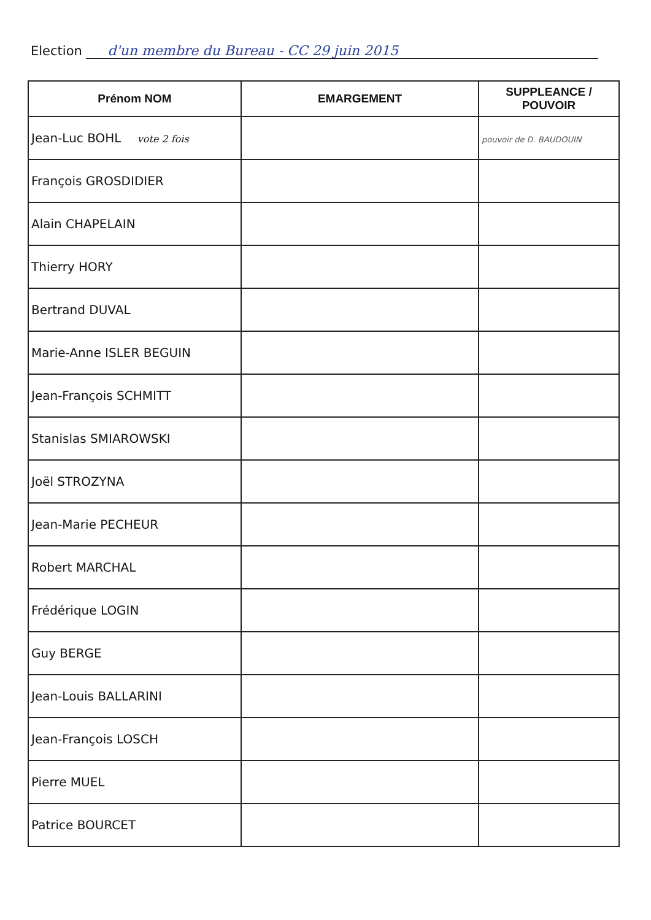Election d'un membre du Bureau - CC 29 juin 2015
| Prénom NOM | EMARGEMENT | SUPPLEANCE / POUVOIR |
| --- | --- | --- |
| Jean-Luc BOHL vote 2 fois | | pouvoir de D. BAUDOUIN |
| François GROSDIDIER | | |
| Alain CHAPELAIN | | |
| Thierry HORY | | |
| Bertrand DUVAL | | |
| Marie-Anne ISLER BEGUIN | | |
| Jean-François SCHMITT | | |
| Stanislas SMIAROWSKI | | |
| Joël STROZYNA | | |
| Jean-Marie PECHEUR | | |
| Robert MARCHAL | | |
| Frédérique LOGIN | | |
| Guy BERGE | | |
| Jean-Louis BALLARINI | | |
| Jean-François LOSCH | | |
| Pierre MUEL | | |
| Patrice BOURCET | | |